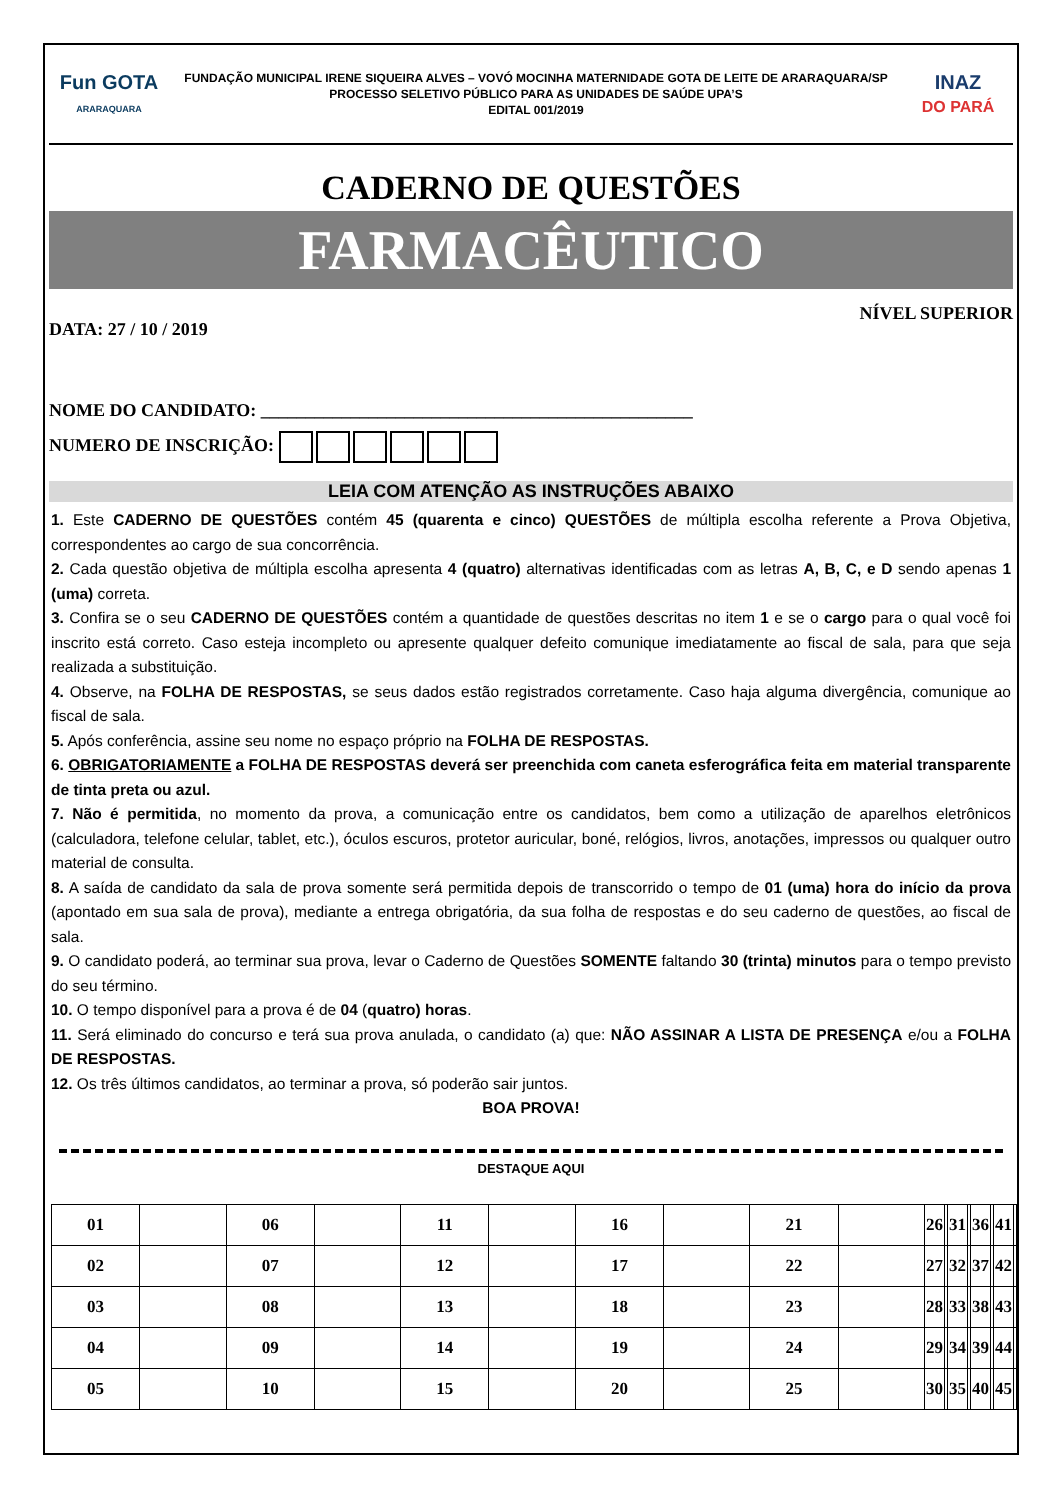Fun GOTA
ARARAQUARA
FUNDAÇÃO MUNICIPAL IRENE SIQUEIRA ALVES – VOVÓ MOCINHA MATERNIDADE GOTA DE LEITE DE ARARAQUARA/SP
PROCESSO SELETIVO PÚBLICO PARA AS UNIDADES DE SAÚDE UPA’S
EDITAL 001/2019
INAZ
DO PARÁ
CADERNO DE QUESTÕES
FARMACÊUTICO
DATA: 27 / 10 / 2019 NÍVEL SUPERIOR
NOME DO CANDIDATO: ________________________________________________
NUMERO DE INSCRIÇÃO:
LEIA COM ATENÇÃO AS INSTRUÇÕES ABAIXO
1. Este CADERNO DE QUESTÕES contém 45 (quarenta e cinco) QUESTÕES de múltipla escolha referente a Prova Objetiva, correspondentes ao cargo de sua concorrência.
2. Cada questão objetiva de múltipla escolha apresenta 4 (quatro) alternativas identificadas com as letras A, B, C, e D sendo apenas 1 (uma) correta.
3. Confira se o seu CADERNO DE QUESTÕES contém a quantidade de questões descritas no item 1 e se o cargo para o qual você foi inscrito está correto. Caso esteja incompleto ou apresente qualquer defeito comunique imediatamente ao fiscal de sala, para que seja realizada a substituição.
4. Observe, na FOLHA DE RESPOSTAS, se seus dados estão registrados corretamente. Caso haja alguma divergência, comunique ao fiscal de sala.
5. Após conferência, assine seu nome no espaço próprio na FOLHA DE RESPOSTAS.
6. OBRIGATORIAMENTE a FOLHA DE RESPOSTAS deverá ser preenchida com caneta esferográfica feita em material transparente de tinta preta ou azul.
7. Não é permitida, no momento da prova, a comunicação entre os candidatos, bem como a utilização de aparelhos eletrônicos (calculadora, telefone celular, tablet, etc.), óculos escuros, protetor auricular, boné, relógios, livros, anotações, impressos ou qualquer outro material de consulta.
8. A saída de candidato da sala de prova somente será permitida depois de transcorrido o tempo de 01 (uma) hora do início da prova (apontado em sua sala de prova), mediante a entrega obrigatória, da sua folha de respostas e do seu caderno de questões, ao fiscal de sala.
9. O candidato poderá, ao terminar sua prova, levar o Caderno de Questões SOMENTE faltando 30 (trinta) minutos para o tempo previsto do seu término.
10. O tempo disponível para a prova é de 04 (quatro) horas.
11. Será eliminado do concurso e terá sua prova anulada, o candidato (a) que: NÃO ASSINAR A LISTA DE PRESENÇA e/ou a FOLHA DE RESPOSTAS.
12. Os três últimos candidatos, ao terminar a prova, só poderão sair juntos.
BOA PROVA!
DESTAQUE AQUI
| 01 | | 06 | | 11 | | 16 | | 21 | | 26 | | 31 | | 36 | | 41 | |
| 02 | | 07 | | 12 | | 17 | | 22 | | 27 | | 32 | | 37 | | 42 | |
| 03 | | 08 | | 13 | | 18 | | 23 | | 28 | | 33 | | 38 | | 43 | |
| 04 | | 09 | | 14 | | 19 | | 24 | | 29 | | 34 | | 39 | | 44 | |
| 05 | | 10 | | 15 | | 20 | | 25 | | 30 | | 35 | | 40 | | 45 | |